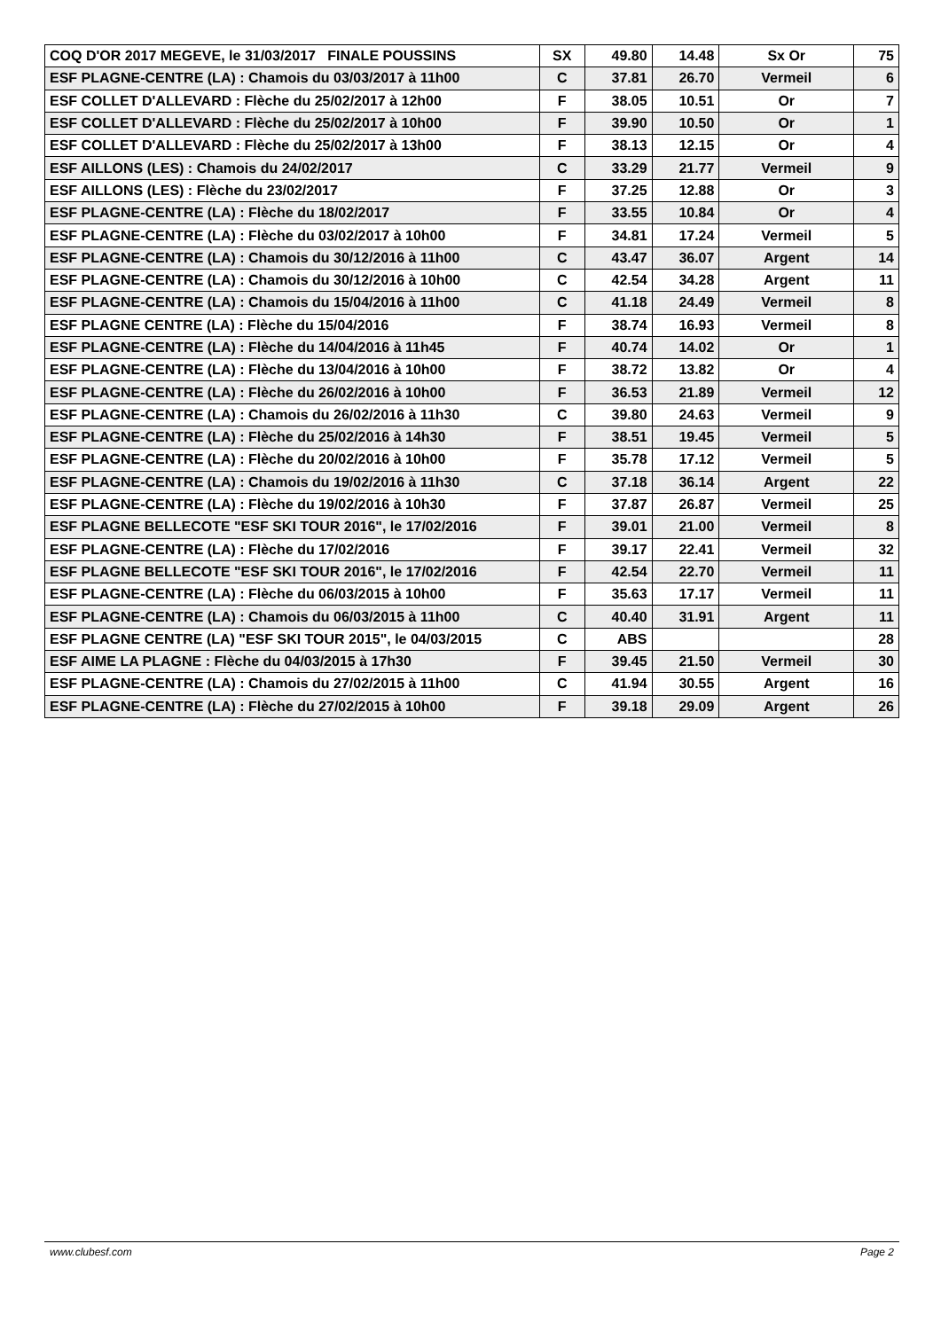| COQ D'OR 2017 MEGEVE, le 31/03/2017 FINALE POUSSINS | SX | 49.80 | 14.48 | Sx Or | 75 |
| ESF PLAGNE-CENTRE (LA) : Chamois du 03/03/2017 à 11h00 | C | 37.81 | 26.70 | Vermeil | 6 |
| ESF COLLET D'ALLEVARD : Flèche du 25/02/2017 à 12h00 | F | 38.05 | 10.51 | Or | 7 |
| ESF COLLET D'ALLEVARD : Flèche du 25/02/2017 à 10h00 | F | 39.90 | 10.50 | Or | 1 |
| ESF COLLET D'ALLEVARD : Flèche du 25/02/2017 à 13h00 | F | 38.13 | 12.15 | Or | 4 |
| ESF AILLONS (LES) : Chamois du 24/02/2017 | C | 33.29 | 21.77 | Vermeil | 9 |
| ESF AILLONS (LES) : Flèche du 23/02/2017 | F | 37.25 | 12.88 | Or | 3 |
| ESF PLAGNE-CENTRE (LA) : Flèche du 18/02/2017 | F | 33.55 | 10.84 | Or | 4 |
| ESF PLAGNE-CENTRE (LA) : Flèche du 03/02/2017 à 10h00 | F | 34.81 | 17.24 | Vermeil | 5 |
| ESF PLAGNE-CENTRE (LA) : Chamois du 30/12/2016 à 11h00 | C | 43.47 | 36.07 | Argent | 14 |
| ESF PLAGNE-CENTRE (LA) : Chamois du 30/12/2016 à 10h00 | C | 42.54 | 34.28 | Argent | 11 |
| ESF PLAGNE-CENTRE (LA) : Chamois du 15/04/2016 à 11h00 | C | 41.18 | 24.49 | Vermeil | 8 |
| ESF PLAGNE CENTRE (LA) : Flèche du 15/04/2016 | F | 38.74 | 16.93 | Vermeil | 8 |
| ESF PLAGNE-CENTRE (LA) : Flèche du 14/04/2016 à 11h45 | F | 40.74 | 14.02 | Or | 1 |
| ESF PLAGNE-CENTRE (LA) : Flèche du 13/04/2016 à 10h00 | F | 38.72 | 13.82 | Or | 4 |
| ESF PLAGNE-CENTRE (LA) : Flèche du 26/02/2016 à 10h00 | F | 36.53 | 21.89 | Vermeil | 12 |
| ESF PLAGNE-CENTRE (LA) : Chamois du 26/02/2016 à 11h30 | C | 39.80 | 24.63 | Vermeil | 9 |
| ESF PLAGNE-CENTRE (LA) : Flèche du 25/02/2016 à 14h30 | F | 38.51 | 19.45 | Vermeil | 5 |
| ESF PLAGNE-CENTRE (LA) : Flèche du 20/02/2016 à 10h00 | F | 35.78 | 17.12 | Vermeil | 5 |
| ESF PLAGNE-CENTRE (LA) : Chamois du 19/02/2016 à 11h30 | C | 37.18 | 36.14 | Argent | 22 |
| ESF PLAGNE-CENTRE (LA) : Flèche du 19/02/2016 à 10h30 | F | 37.87 | 26.87 | Vermeil | 25 |
| ESF PLAGNE BELLECOTE "ESF SKI TOUR 2016", le 17/02/2016 | F | 39.01 | 21.00 | Vermeil | 8 |
| ESF PLAGNE-CENTRE (LA) : Flèche du 17/02/2016 | F | 39.17 | 22.41 | Vermeil | 32 |
| ESF PLAGNE BELLECOTE "ESF SKI TOUR 2016", le 17/02/2016 | F | 42.54 | 22.70 | Vermeil | 11 |
| ESF PLAGNE-CENTRE (LA) : Flèche du 06/03/2015 à 10h00 | F | 35.63 | 17.17 | Vermeil | 11 |
| ESF PLAGNE-CENTRE (LA) : Chamois du 06/03/2015 à 11h00 | C | 40.40 | 31.91 | Argent | 11 |
| ESF PLAGNE CENTRE (LA) "ESF SKI TOUR 2015", le 04/03/2015 | C | ABS | | | 28 |
| ESF AIME LA PLAGNE : Flèche du 04/03/2015 à 17h30 | F | 39.45 | 21.50 | Vermeil | 30 |
| ESF PLAGNE-CENTRE (LA) : Chamois du 27/02/2015 à 11h00 | C | 41.94 | 30.55 | Argent | 16 |
| ESF PLAGNE-CENTRE (LA) : Flèche du 27/02/2015 à 10h00 | F | 39.18 | 29.09 | Argent | 26 |
www.clubesf.com Page 2